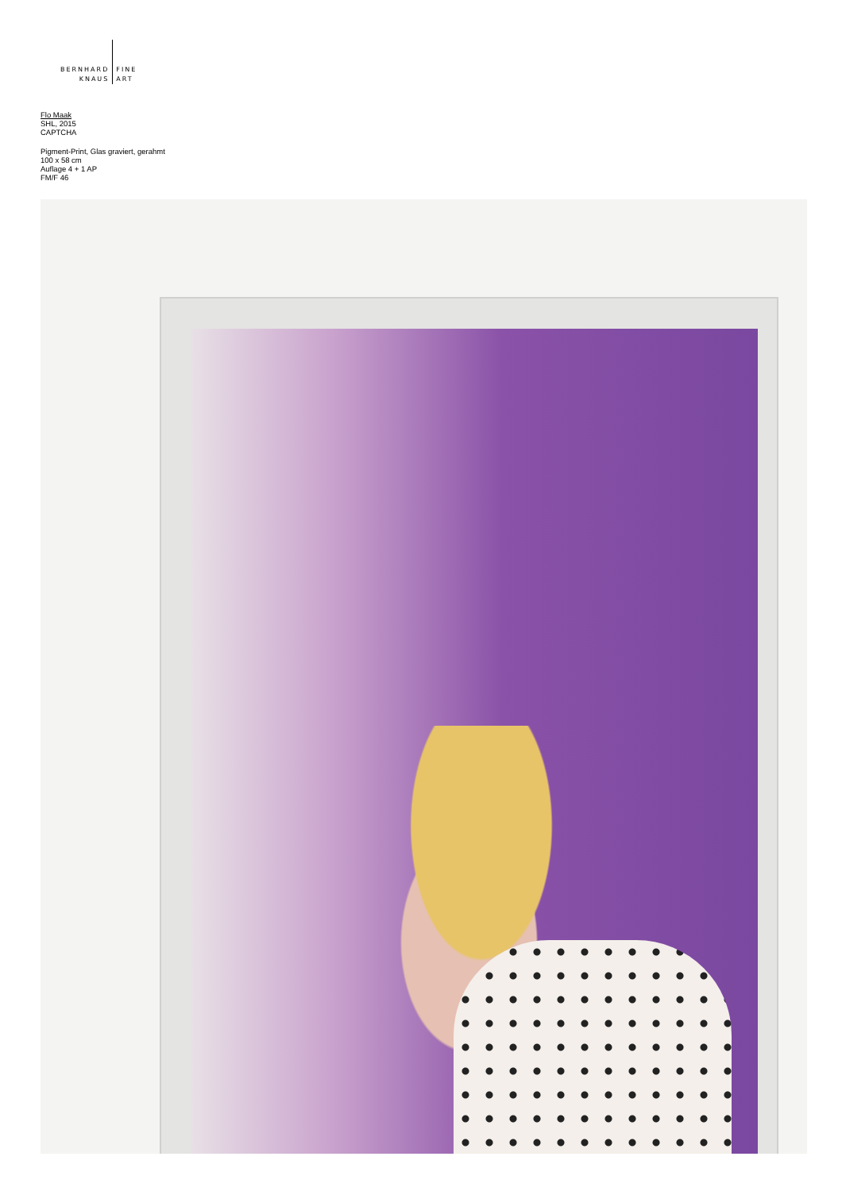BERNHARD
KNAUS
FINE
ART
Flo Maak
SHL, 2015
CAPTCHA
Pigment-Print, Glas graviert, gerahmt
100 x 58 cm
Auflage 4 + 1 AP
FM/F 46